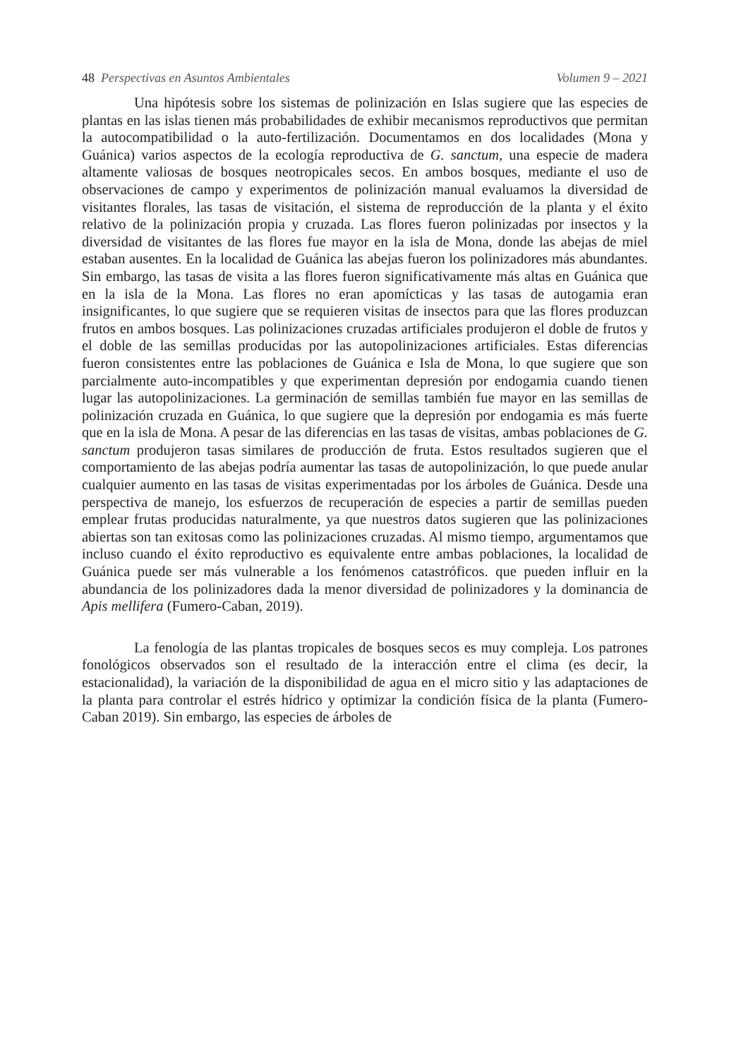48 Perspectivas en Asuntos Ambientales Volumen 9 – 2021
Una hipótesis sobre los sistemas de polinización en Islas sugiere que las especies de plantas en las islas tienen más probabilidades de exhibir mecanismos reproductivos que permitan la autocompatibilidad o la auto-fertilización. Documentamos en dos localidades (Mona y Guánica) varios aspectos de la ecología reproductiva de G. sanctum, una especie de madera altamente valiosas de bosques neotropicales secos. En ambos bosques, mediante el uso de observaciones de campo y experimentos de polinización manual evaluamos la diversidad de visitantes florales, las tasas de visitación, el sistema de reproducción de la planta y el éxito relativo de la polinización propia y cruzada. Las flores fueron polinizadas por insectos y la diversidad de visitantes de las flores fue mayor en la isla de Mona, donde las abejas de miel estaban ausentes. En la localidad de Guánica las abejas fueron los polinizadores más abundantes. Sin embargo, las tasas de visita a las flores fueron significativamente más altas en Guánica que en la isla de la Mona. Las flores no eran apomícticas y las tasas de autogamia eran insignificantes, lo que sugiere que se requieren visitas de insectos para que las flores produzcan frutos en ambos bosques. Las polinizaciones cruzadas artificiales produjeron el doble de frutos y el doble de las semillas producidas por las autopolinizaciones artificiales. Estas diferencias fueron consistentes entre las poblaciones de Guánica e Isla de Mona, lo que sugiere que son parcialmente auto-incompatibles y que experimentan depresión por endogamia cuando tienen lugar las autopolinizaciones. La germinación de semillas también fue mayor en las semillas de polinización cruzada en Guánica, lo que sugiere que la depresión por endogamia es más fuerte que en la isla de Mona. A pesar de las diferencias en las tasas de visitas, ambas poblaciones de G. sanctum produjeron tasas similares de producción de fruta. Estos resultados sugieren que el comportamiento de las abejas podría aumentar las tasas de autopolinización, lo que puede anular cualquier aumento en las tasas de visitas experimentadas por los árboles de Guánica. Desde una perspectiva de manejo, los esfuerzos de recuperación de especies a partir de semillas pueden emplear frutas producidas naturalmente, ya que nuestros datos sugieren que las polinizaciones abiertas son tan exitosas como las polinizaciones cruzadas. Al mismo tiempo, argumentamos que incluso cuando el éxito reproductivo es equivalente entre ambas poblaciones, la localidad de Guánica puede ser más vulnerable a los fenómenos catastróficos. que pueden influir en la abundancia de los polinizadores dada la menor diversidad de polinizadores y la dominancia de Apis mellifera (Fumero-Caban, 2019).
La fenología de las plantas tropicales de bosques secos es muy compleja. Los patrones fonológicos observados son el resultado de la interacción entre el clima (es decir, la estacionalidad), la variación de la disponibilidad de agua en el micro sitio y las adaptaciones de la planta para controlar el estrés hídrico y optimizar la condición física de la planta (Fumero-Caban 2019). Sin embargo, las especies de árboles de